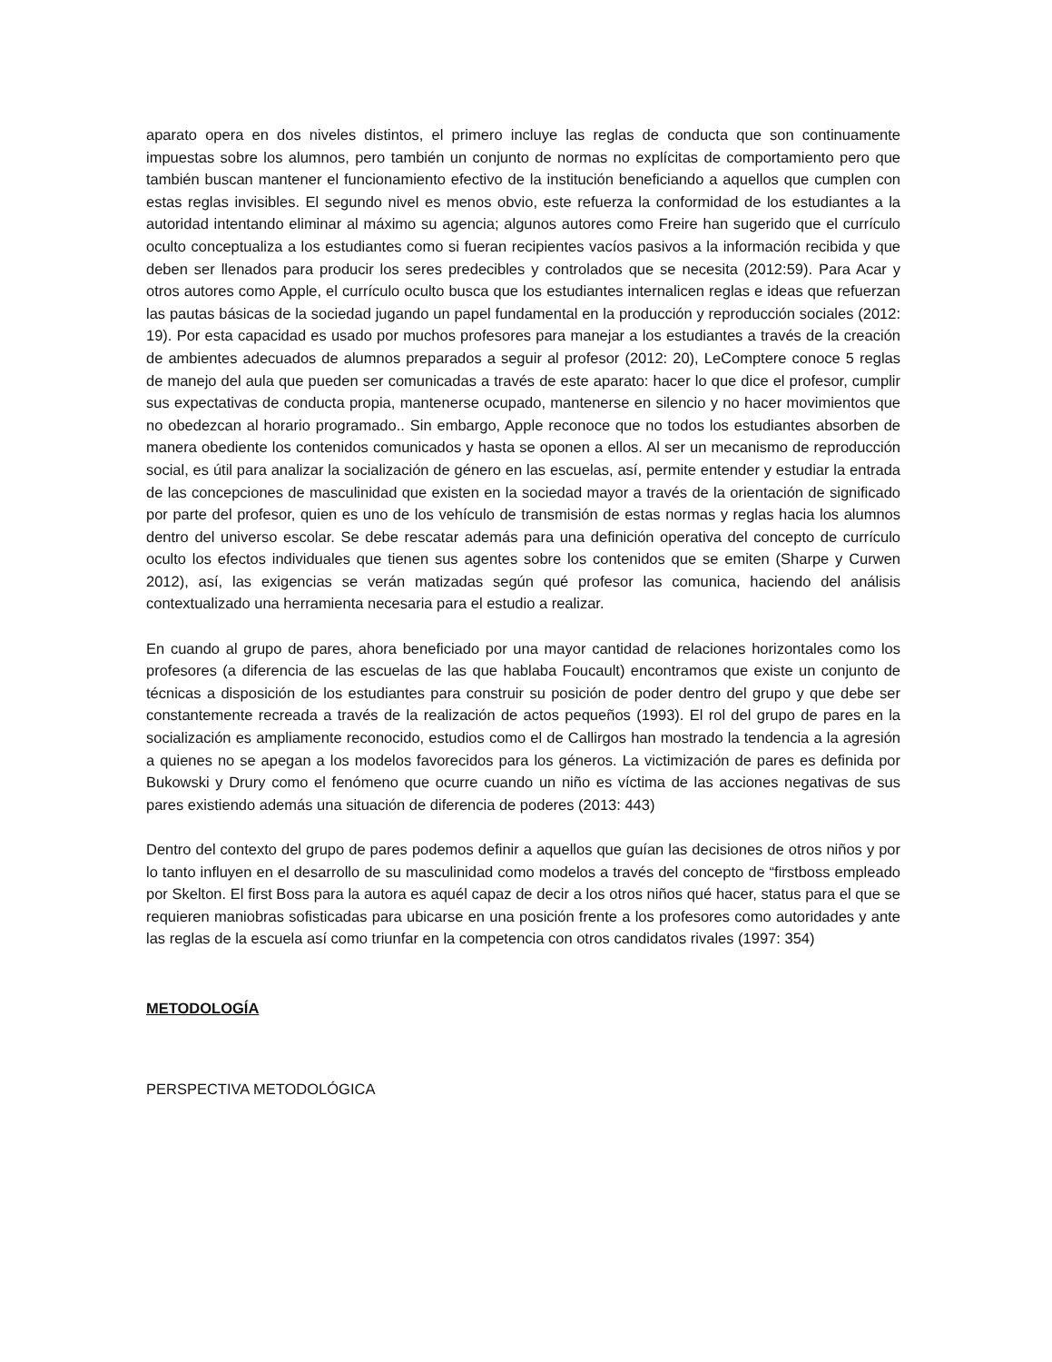aparato opera en dos niveles distintos, el primero incluye las reglas de conducta que son continuamente impuestas sobre los alumnos, pero también un conjunto de normas no explícitas de comportamiento pero que también buscan mantener el funcionamiento efectivo de la institución beneficiando a aquellos que cumplen con estas reglas invisibles. El segundo nivel es menos obvio, este refuerza la conformidad de los estudiantes a la autoridad intentando eliminar al máximo su agencia; algunos autores como Freire han sugerido que el currículo oculto conceptualiza a los estudiantes como si fueran recipientes vacíos pasivos a la información recibida y que deben ser llenados para producir los seres predecibles y controlados que se necesita (2012:59). Para Acar y otros autores como Apple, el currículo oculto busca que los estudiantes internalicen reglas e ideas que refuerzan las pautas básicas de la sociedad jugando un papel fundamental en la producción y reproducción sociales (2012: 19). Por esta capacidad es usado por muchos profesores para manejar a los estudiantes a través de la creación de ambientes adecuados de alumnos preparados a seguir al profesor (2012: 20), LeComptere conoce 5 reglas de manejo del aula que pueden ser comunicadas a través de este aparato: hacer lo que dice el profesor, cumplir sus expectativas de conducta propia, mantenerse ocupado, mantenerse en silencio y no hacer movimientos que no obedezcan al horario programado.. Sin embargo, Apple reconoce que no todos los estudiantes absorben de manera obediente los contenidos comunicados y hasta se oponen a ellos. Al ser un mecanismo de reproducción social, es útil para analizar la socialización de género en las escuelas, así, permite entender y estudiar la entrada de las concepciones de masculinidad que existen en la sociedad mayor a través de la orientación de significado por parte del profesor, quien es uno de los vehículo de transmisión de estas normas y reglas hacia los alumnos dentro del universo escolar. Se debe rescatar además para una definición operativa del concepto de currículo oculto los efectos individuales que tienen sus agentes sobre los contenidos que se emiten (Sharpe y Curwen 2012), así, las exigencias se verán matizadas según qué profesor las comunica, haciendo del análisis contextualizado una herramienta necesaria para el estudio a realizar.
En cuando al grupo de pares, ahora beneficiado por una mayor cantidad de relaciones horizontales como los profesores (a diferencia de las escuelas de las que hablaba Foucault) encontramos que existe un conjunto de técnicas a disposición de los estudiantes para construir su posición de poder dentro del grupo y que debe ser constantemente recreada a través de la realización de actos pequeños (1993). El rol del grupo de pares en la socialización es ampliamente reconocido, estudios como el de Callirgos han mostrado la tendencia a la agresión a quienes no se apegan a los modelos favorecidos para los géneros. La victimización de pares es definida por Bukowski y Drury como el fenómeno que ocurre cuando un niño es víctima de las acciones negativas de sus pares existiendo además una situación de diferencia de poderes (2013: 443)
Dentro del contexto del grupo de pares podemos definir a aquellos que guían las decisiones de otros niños y por lo tanto influyen en el desarrollo de su masculinidad como modelos a través del concepto de “firstboss empleado por Skelton. El first Boss para la autora es aquél capaz de decir a los otros niños qué hacer, status para el que se requieren maniobras sofisticadas para ubicarse en una posición frente a los profesores como autoridades y ante las reglas de la escuela así como triunfar en la competencia con otros candidatos rivales (1997: 354)
METODOLOGÍA
PERSPECTIVA METODOLÓGICA